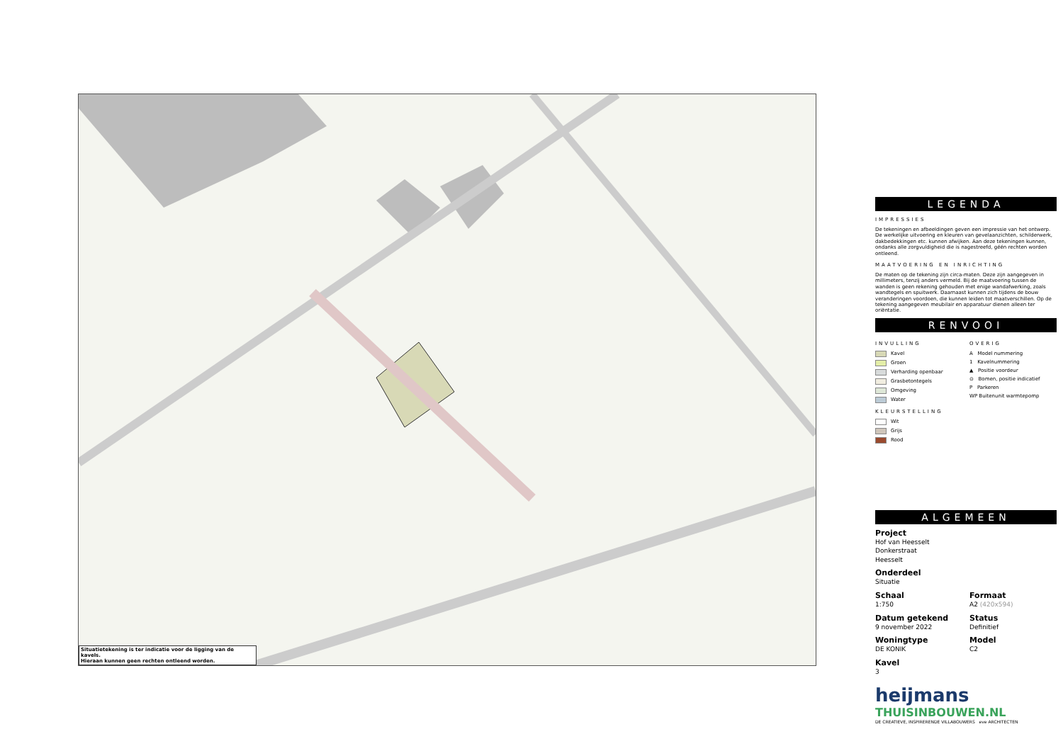Situatietekening is ter indicatie voor de ligging van de kavels.
Hieraan kunnen geen rechten ontleend worden.
LEGENDA
IMPRESSIES
De tekeningen en afbeeldingen geven een impressie van het ontwerp. De werkelijke uitvoering en kleuren van gevelaanzichten, schilderwerk, dakbedekkingen etc. kunnen afwijken. Aan deze tekeningen kunnen, ondanks alle zorgvuldigheid die is nagestreefd, géén rechten worden ontleend.
MAATVOERING EN INRICHTING
De maten op de tekening zijn circa-maten. Deze zijn aangegeven in millimeters, tenzij anders vermeld. Bij de maatvoering tussen de wanden is geen rekening gehouden met enige wandafwerking, zoals wandtegels en spuitwerk. Daarnaast kunnen zich tijdens de bouw veranderingen voordoen, die kunnen leiden tot maatverschillen. Op de tekening aangegeven meubilair en apparatuur dienen alleen ter oriëntatie.
RENVOOI
INVULLING
Kavel
Groen
Verharding openbaar
Grasbetontegels
Omgeving
Water
KLEURSTELLING
Wit
Grijs
Rood
OVERIG
A Model nummering
1 Kavelnummering
▲ Positie voordeur
⊙ Bomen, positie indicatief
P Parkeren
WP Buitenunit warmtepomp
ALGEMEEN
Project
Hof van Heesselt
Donkerstraat
Heesselt
Onderdeel
Situatie
Schaal
1:750
Formaat
A2 (420x594)
Datum getekend
9 november 2022
Status
Definitief
Woningtype
DE KONIK
Model
C2
Kavel
3
heijmans
THUISINBOUWEN.NL
DE CREATIEVE, INSPIRERENDE VILLABOUWERS eve ARCHITECTEN